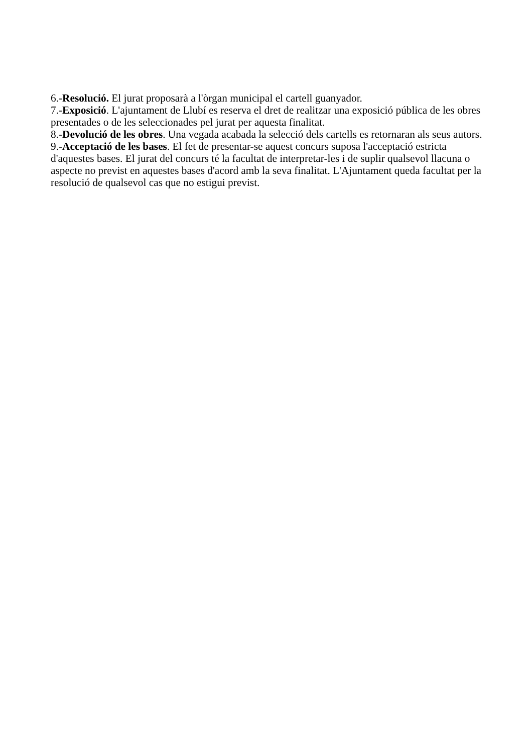6.-Resolució. El jurat proposarà a l'òrgan municipal el cartell guanyador.
7.-Exposició. L'ajuntament de Llubí es reserva el dret de realitzar una exposició pública de les obres presentades o de les seleccionades pel jurat per aquesta finalitat.
8.-Devolució de les obres. Una vegada acabada la selecció dels cartells es retornaran als seus autors.
9.-Acceptació de les bases. El fet de presentar-se aquest concurs suposa l'acceptació estricta d'aquestes bases. El jurat del concurs té la facultat de interpretar-les i de suplir qualsevol llacuna o aspecte no previst en aquestes bases d'acord amb la seva finalitat. L'Ajuntament queda facultat per la resolució de qualsevol cas que no estigui previst.